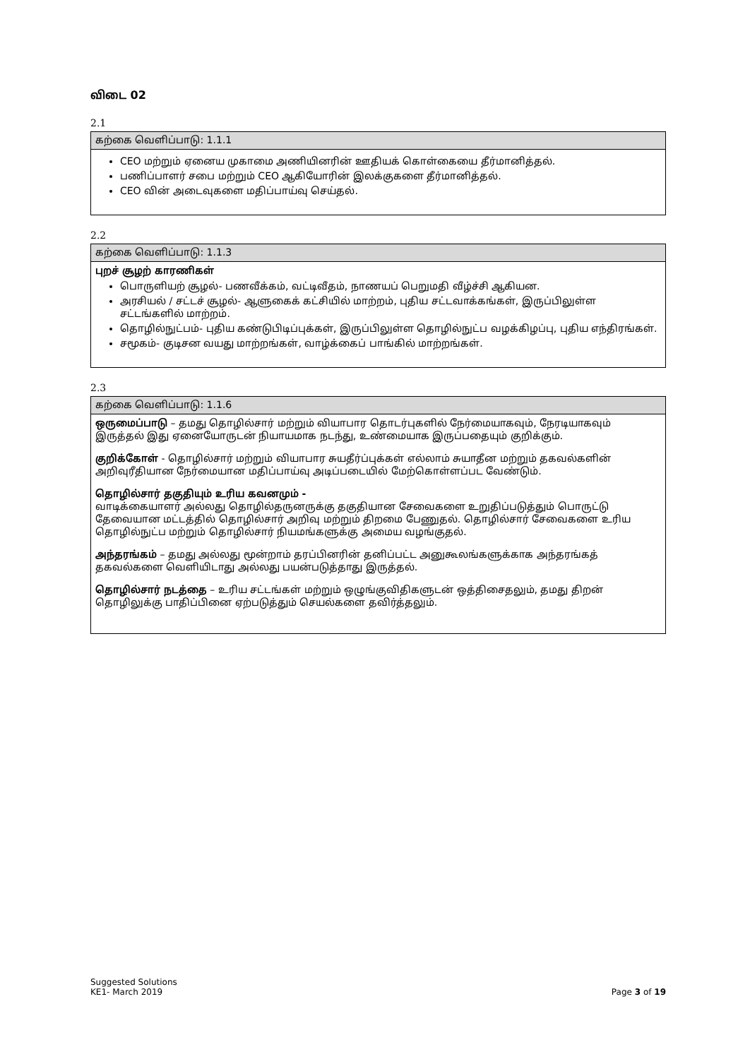விடை 02
2.1
| கற்கை வெளிப்பாடு: 1.1.1 |
| --- |
| CEO மற்றும் ஏனைய முகாமை அணியினரின் ஊதியக் கொள்கையை தீர்மானித்தல். பணிப்பாளர் சபை மற்றும் CEO ஆகியோரின் இலக்குகளை தீர்மானித்தல். CEO வின் அடைவுகளை மதிப்பாய்வு செய்தல். |
2.2
| கற்கை வெளிப்பாடு: 1.1.3 |
| --- |
| புறச் சூழற் காரணிகள் பொருளியற் சூழல்- பணவீக்கம், வட்டிவீதம், நாணயப் பெறுமதி வீழ்ச்சி ஆகியன. அரசியல் / சட்டச் சூழல்- ஆளுகைக் கட்சியில் மாற்றம், புதிய சட்டவாக்கங்கள், இருப்பிலுள்ள சட்டங்களில் மாற்றம். தொழில்நுட்பம்- புதிய கண்டுபிடிப்புக்கள், இருப்பிலுள்ள தொழில்நுட்ப வழக்கிழப்பு, புதிய எந்திரங்கள். சமூகம்- குடிசன வயது மாற்றங்கள், வாழ்க்கைப் பாங்கில் மாற்றங்கள். |
2.3
| கற்கை வெளிப்பாடு: 1.1.6 |
| --- |
| ஒருமைப்பாடு – தமது தொழில்சார் மற்றும் வியாபார தொடர்புகளில் நேர்மையாகவும், நேரடியாகவும் இருத்தல் இது ஏனையோருடன் நியாயமாக நடந்து, உண்மையாக இருப்பதையும் குறிக்கும். குறிக்கோள் - தொழில்சார் மற்றும் வியாபார சுயதீர்ப்புக்கள் எல்லாம் சுயாதீன மற்றும் தகவல்களின் அறிவுரீதியான நேர்மையான மதிப்பாய்வு அடிப்படையில் மேற்கொள்ளப்பட வேண்டும். தொழில்சார் தகுதியும் உரிய கவனமும் - வாடிக்கையாளர் அல்லது தொழில்தருனருக்கு தகுதியான சேவைகளை உறுதிப்படுத்தும் பொருட்டு தேவையான மட்டத்தில் தொழில்சார் அறிவு மற்றும் திறமை பேணுதல். தொழில்சார் சேவைகளை உரிய தொழில்நுட்ப மற்றும் தொழில்சார் நியமங்களுக்கு அமைய வழங்குதல். அந்தரங்கம் – தமது அல்லது மூன்றாம் தரப்பினரின் தனிப்பட்ட அனுகூலங்களுக்காக அந்தரங்கத் தகவல்களை வெளியிடாது அல்லது பயன்படுத்தாது இருத்தல். தொழில்சார் நடத்தை – உரிய சட்டங்கள் மற்றும் ஒழுங்குவிதிகளுடன் ஒத்திசைதலும், தமது திறன் தொழிலுக்கு பாதிப்பினை ஏற்படுத்தும் செயல்களை தவிர்த்தலும். |
Suggested Solutions
KE1- March 2019
Page 3 of 19